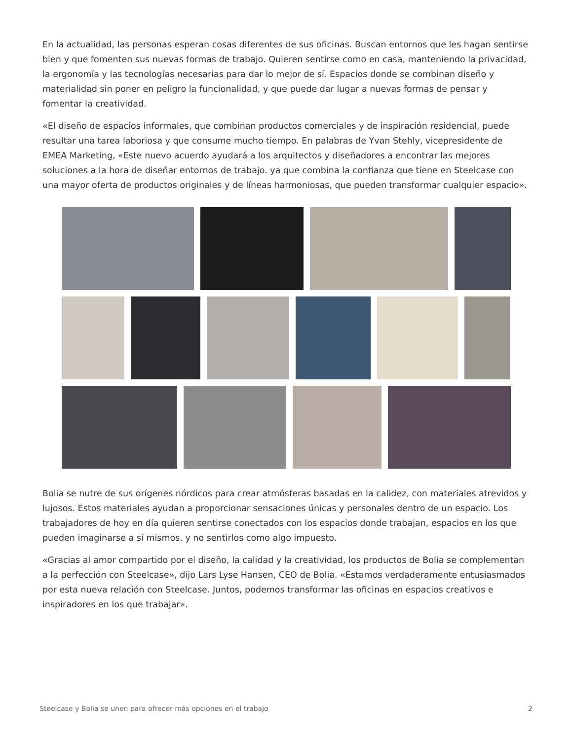En la actualidad, las personas esperan cosas diferentes de sus oficinas. Buscan entornos que les hagan sentirse bien y que fomenten sus nuevas formas de trabajo. Quieren sentirse como en casa, manteniendo la privacidad, la ergonomía y las tecnologías necesarias para dar lo mejor de sí. Espacios donde se combinan diseño y materialidad sin poner en peligro la funcionalidad, y que puede dar lugar a nuevas formas de pensar y fomentar la creatividad.
«El diseño de espacios informales, que combinan productos comerciales y de inspiración residencial, puede resultar una tarea laboriosa y que consume mucho tiempo. En palabras de Yvan Stehly, vicepresidente de EMEA Marketing, «Este nuevo acuerdo ayudará a los arquitectos y diseñadores a encontrar las mejores soluciones a la hora de diseñar entornos de trabajo. ya que combina la confianza que tiene en Steelcase con una mayor oferta de productos originales y de líneas harmoniosas, que pueden transformar cualquier espacio».
Bolia se nutre de sus orígenes nórdicos para crear atmósferas basadas en la calidez, con materiales atrevidos y lujosos. Estos materiales ayudan a proporcionar sensaciones únicas y personales dentro de un espacio. Los trabajadores de hoy en día quieren sentirse conectados con los espacios donde trabajan, espacios en los que pueden imaginarse a sí mismos, y no sentirlos como algo impuesto.
«Gracias al amor compartido por el diseño, la calidad y la creatividad, los productos de Bolia se complementan a la perfección con Steelcase», dijo Lars Lyse Hansen, CEO de Bolia. «Estamos verdaderamente entusiasmados por esta nueva relación con Steelcase. Juntos, podemos transformar las oficinas en espacios creativos e inspiradores en los que trabajar».
Steelcase y Bolia se unen para ofrecer más opciones en el trabajo 2